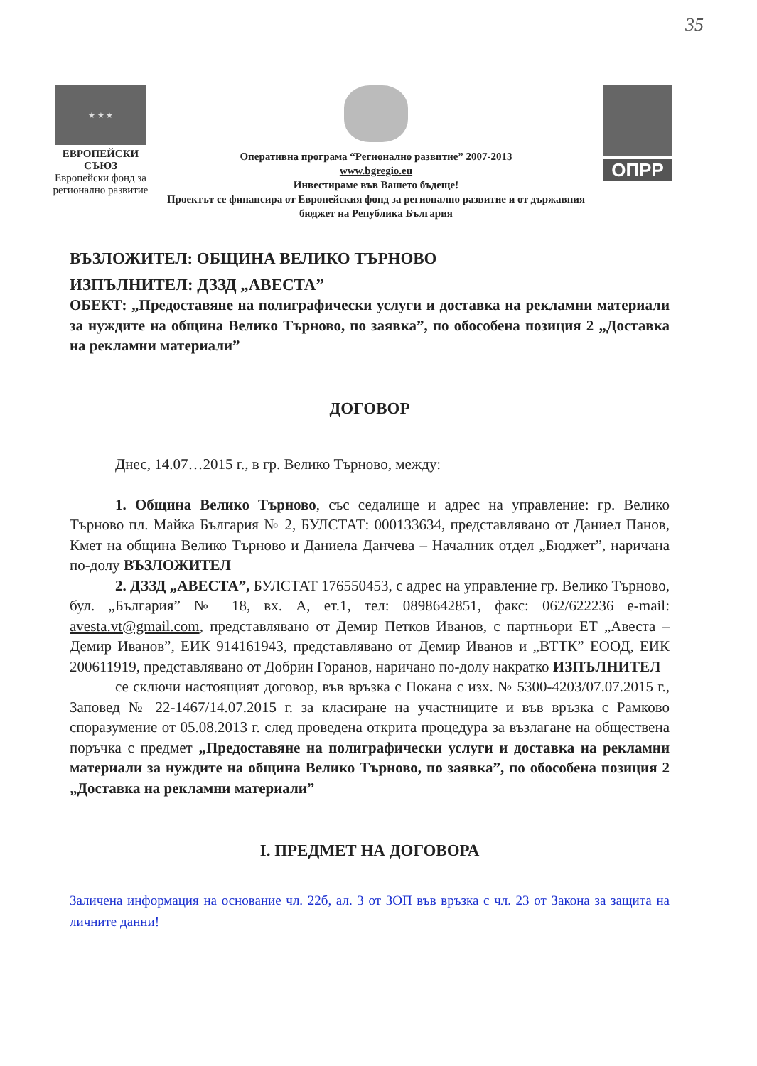35
★ ★ ★
ЕВРОПЕЙСКИ СЪЮЗ
Европейски фонд за регионално развитие
Оперативна програма “Регионално развитие” 2007-2013
www.bgregio.eu
Инвестираме във Вашето бъдеще!
Проектът се финансира от Европейския фонд за регионално развитие и от държавния бюджет на Република България
ОПРР
ВЪЗЛОЖИТЕЛ: ОБЩИНА ВЕЛИКО ТЪРНОВО
ИЗПЪЛНИТЕЛ: ДЗЗД „АВЕСТА”
ОБЕКТ: „Предоставяне на полиграфически услуги и доставка на рекламни материали за нуждите на община Велико Търново, по заявка”, по обособена позиция 2 „Доставка на рекламни материали”
ДОГОВОР
Днес, 14.07…2015 г., в гр. Велико Търново, между:
1. Община Велико Търново, със седалище и адрес на управление: гр. Велико Търново пл. Майка България № 2, БУЛСТАТ: 000133634, представлявано от Даниел Панов, Кмет на община Велико Търново и Даниела Данчева – Началник отдел „Бюджет”, наричана по-долу ВЪЗЛОЖИТЕЛ
2. ДЗЗД „АВЕСТА”, БУЛСТАТ 176550453, с адрес на управление гр. Велико Търново, бул. „България” № 18, вх. А, ет.1, тел: 0898642851, факс: 062/622236 e-mail: avesta.vt@gmail.com, представлявано от Демир Петков Иванов, с партньори ЕТ „Авеста – Демир Иванов”, ЕИК 914161943, представлявано от Демир Иванов и „ВТТК” ЕООД, ЕИК 200611919, представлявано от Добрин Горанов, наричано по-долу накратко ИЗПЪЛНИТЕЛ
се сключи настоящият договор, във връзка с Покана с изх. № 5300-4203/07.07.2015 г., Заповед № 22-1467/14.07.2015 г. за класиране на участниците и във връзка с Рамково споразумение от 05.08.2013 г. след проведена открита процедура за възлагане на обществена поръчка с предмет „Предоставяне на полиграфически услуги и доставка на рекламни материали за нуждите на община Велико Търново, по заявка”, по обособена позиция 2 „Доставка на рекламни материали”
I. ПРЕДМЕТ НА ДОГОВОРА
Заличена информация на основание чл. 22б, ал. 3 от ЗОП във връзка с чл. 23 от Закона за защита на личните данни!